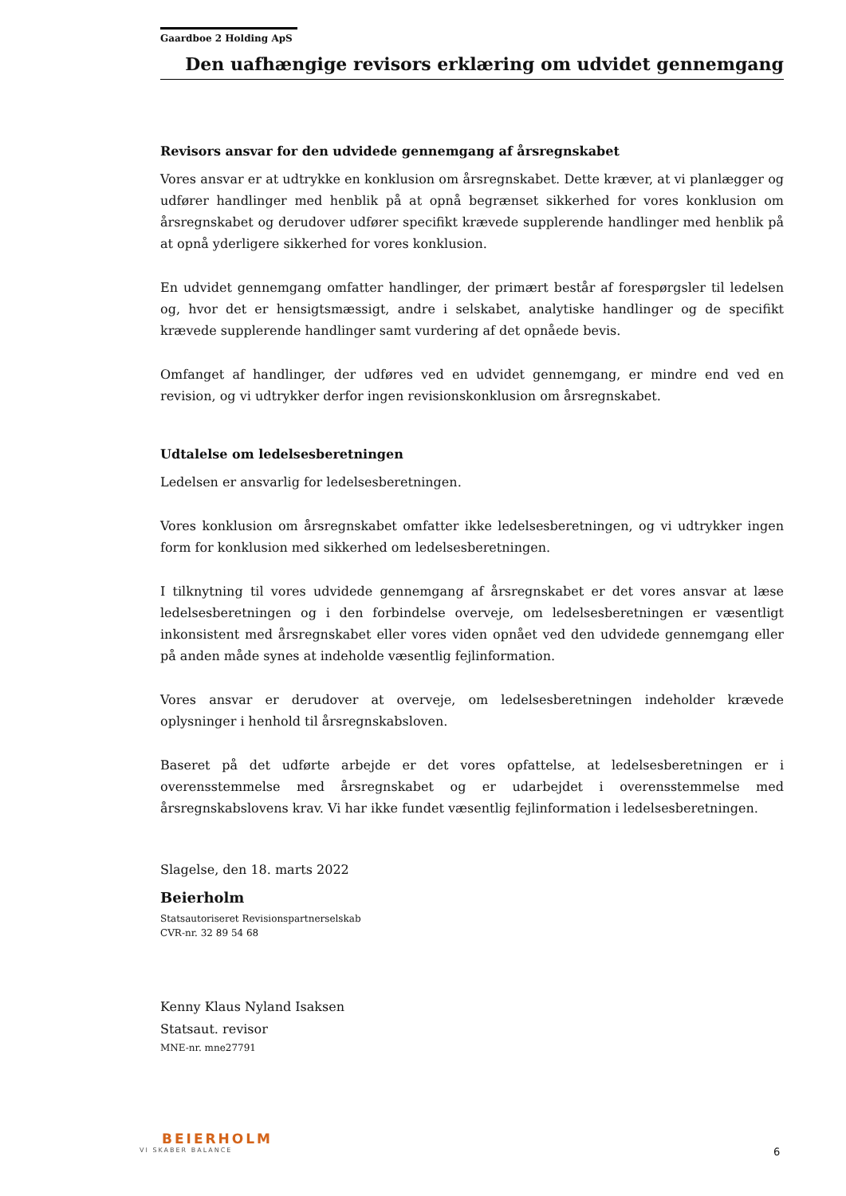Gaardboe 2 Holding ApS
Den uafhængige revisors erklæring om udvidet gennemgang
Revisors ansvar for den udvidede gennemgang af årsregnskabet
Vores ansvar er at udtrykke en konklusion om årsregnskabet. Dette kræver, at vi planlægger og udfører handlinger med henblik på at opnå begrænset sikkerhed for vores konklusion om årsregnskabet og derudover udfører specifikt krævede supplerende handlinger med henblik på at opnå yderligere sikkerhed for vores konklusion.
En udvidet gennemgang omfatter handlinger, der primært består af forespørgsler til ledelsen og, hvor det er hensigtsmæssigt, andre i selskabet, analytiske handlinger og de specifikt krævede supplerende handlinger samt vurdering af det opnåede bevis.
Omfanget af handlinger, der udføres ved en udvidet gennemgang, er mindre end ved en revision, og vi udtrykker derfor ingen revisionskonklusion om årsregnskabet.
Udtalelse om ledelsesberetningen
Ledelsen er ansvarlig for ledelsesberetningen.
Vores konklusion om årsregnskabet omfatter ikke ledelsesberetningen, og vi udtrykker ingen form for konklusion med sikkerhed om ledelsesberetningen.
I tilknytning til vores udvidede gennemgang af årsregnskabet er det vores ansvar at læse ledelsesberetningen og i den forbindelse overveje, om ledelsesberetningen er væsentligt inkonsistent med årsregnskabet eller vores viden opnået ved den udvidede gennemgang eller på anden måde synes at indeholde væsentlig fejlinformation.
Vores ansvar er derudover at overveje, om ledelsesberetningen indeholder krævede oplysninger i henhold til årsregnskabsloven.
Baseret på det udførte arbejde er det vores opfattelse, at ledelsesberetningen er i overensstemmelse med årsregnskabet og er udarbejdet i overensstemmelse med årsregnskabslovens krav. Vi har ikke fundet væsentlig fejlinformation i ledelsesberetningen.
Slagelse, den 18. marts 2022
Beierholm
Statsautoriseret Revisionspartnerselskab
CVR-nr. 32 89 54 68
Kenny Klaus Nyland Isaksen
Statsaut. revisor
MNE-nr. mne27791
BEIERHOLM
VI SKABER BALANCE
6